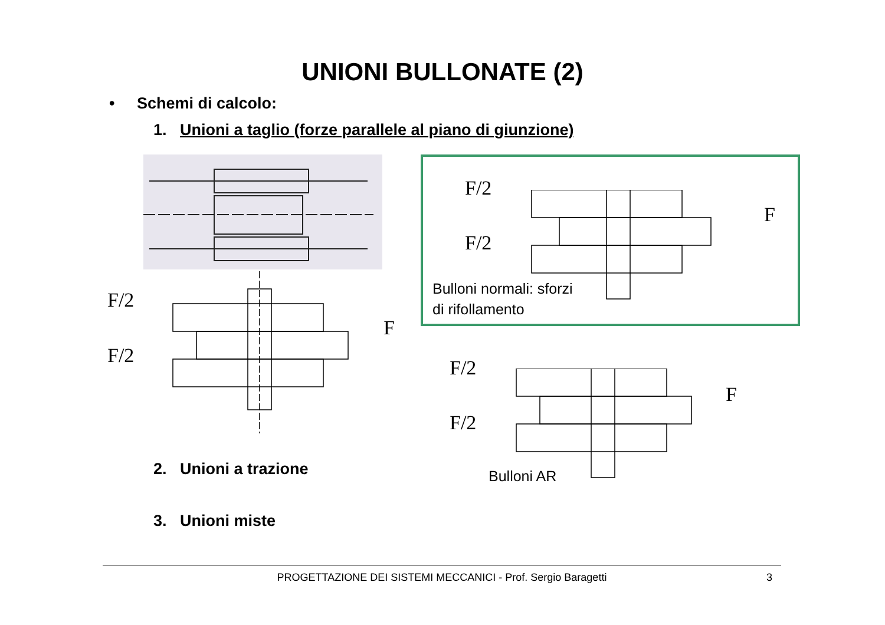UNIONI BULLONATE (2)
• Schemi di calcolo:
1. Unioni a taglio (forze parallele al piano di giunzione)
F/2
F/2
F
F/2
F/2
F
Bulloni normali: sforzi
di rifollamento
F/2
F/2
F
Bulloni AR
2. Unioni a trazione
3. Unioni miste
PROGETTAZIONE DEI SISTEMI MECCANICI - Prof. Sergio Baragetti 3